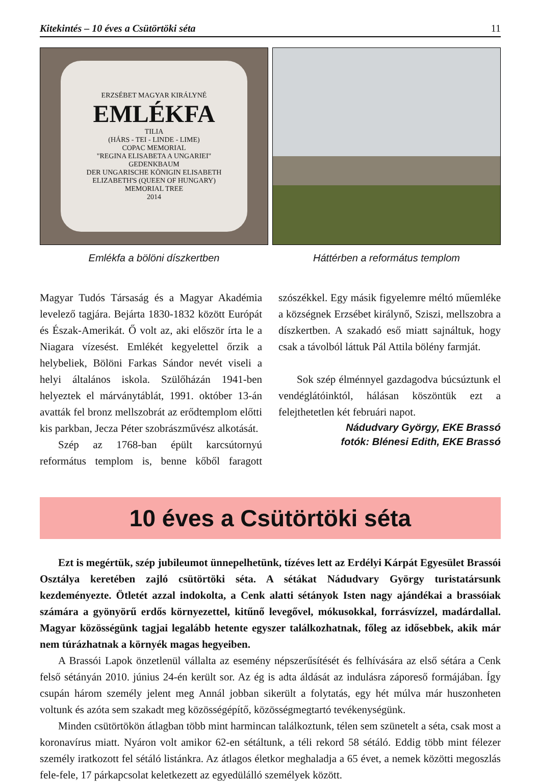Kitekintés – 10 éves a Csütörtöki séta 11
ERZSÉBET MAGYAR KIRÁLYNÉ
EMLÉKFA
TILIA
(HÁRS - TEI - LINDE - LIME)
COPAC MEMORIAL
"REGINA ELISABETA A UNGARIEI"
GEDENKBAUM
DER UNGARISCHE KÖNIGIN ELISABETH
ELIZABETH'S (QUEEN OF HUNGARY)
MEMORIAL TREE
2014
Emlékfa a bölöni díszkertben
Háttérben a református templom
Magyar Tudós Társaság és a Magyar Akadémia levelező tagjára. Bejárta 1830-1832 között Európát és Észak-Amerikát. Ő volt az, aki először írta le a Niagara vízesést. Emlékét kegyelettel őrzik a helybeliek, Bölöni Farkas Sándor nevét viseli a helyi általános iskola. Szülőházán 1941-ben helyeztek el márványtáblát, 1991. október 13-án avatták fel bronz mellszobrát az erődtemplom előtti kis parkban, Jecza Péter szobrászművész alkotását.
Szép az 1768-ban épült karcsútornyú református templom is, benne kőből faragott szószékkel. Egy másik figyelemre méltó műemléke a községnek Erzsébet királynő, Sziszi, mellszobra a díszkertben. A szakadó eső miatt sajnáltuk, hogy csak a távolból láttuk Pál Attila bölény farmját.
Sok szép élménnyel gazdagodva búcsúztunk el vendéglátóinktól, hálásan köszöntük ezt a felejthetetlen két februári napot.
Nádudvary György, EKE Brassó
fotók: Blénesi Edith, EKE Brassó
10 éves a Csütörtöki séta
Ezt is megértük, szép jubileumot ünnepelhetünk, tízéves lett az Erdélyi Kárpát Egyesület Brassói Osztálya keretében zajló csütörtöki séta. A sétákat Nádudvary György turistatársunk kezdeményezte. Ötletét azzal indokolta, a Cenk alatti sétányok Isten nagy ajándékai a brassóiak számára a gyönyörű erdős környezettel, kitűnő levegővel, mókusokkal, forrásvízzel, madárdallal. Magyar közösségünk tagjai legalább hetente egyszer találkozhatnak, főleg az idősebbek, akik már nem túrázhatnak a környék magas hegyeiben.
A Brassói Lapok önzetlenül vállalta az esemény népszerűsítését és felhívására az első sétára a Cenk felső sétányán 2010. június 24-én került sor. Az ég is adta áldását az indulásra záporeső formájában. Így csupán három személy jelent meg Annál jobban sikerült a folytatás, egy hét múlva már huszonheten voltunk és azóta sem szakadt meg közösségépítő, közösségmegtartó tevékenységünk.
Minden csütörtökön átlagban több mint harmincan találkoztunk, télen sem szünetelt a séta, csak most a koronavírus miatt. Nyáron volt amikor 62-en sétáltunk, a téli rekord 58 sétáló. Eddig több mint félezer személy iratkozott fel sétáló listánkra. Az átlagos életkor meghaladja a 65 évet, a nemek közötti megoszlás fele-fele, 17 párkapcsolat keletkezett az egyedülálló személyek között.